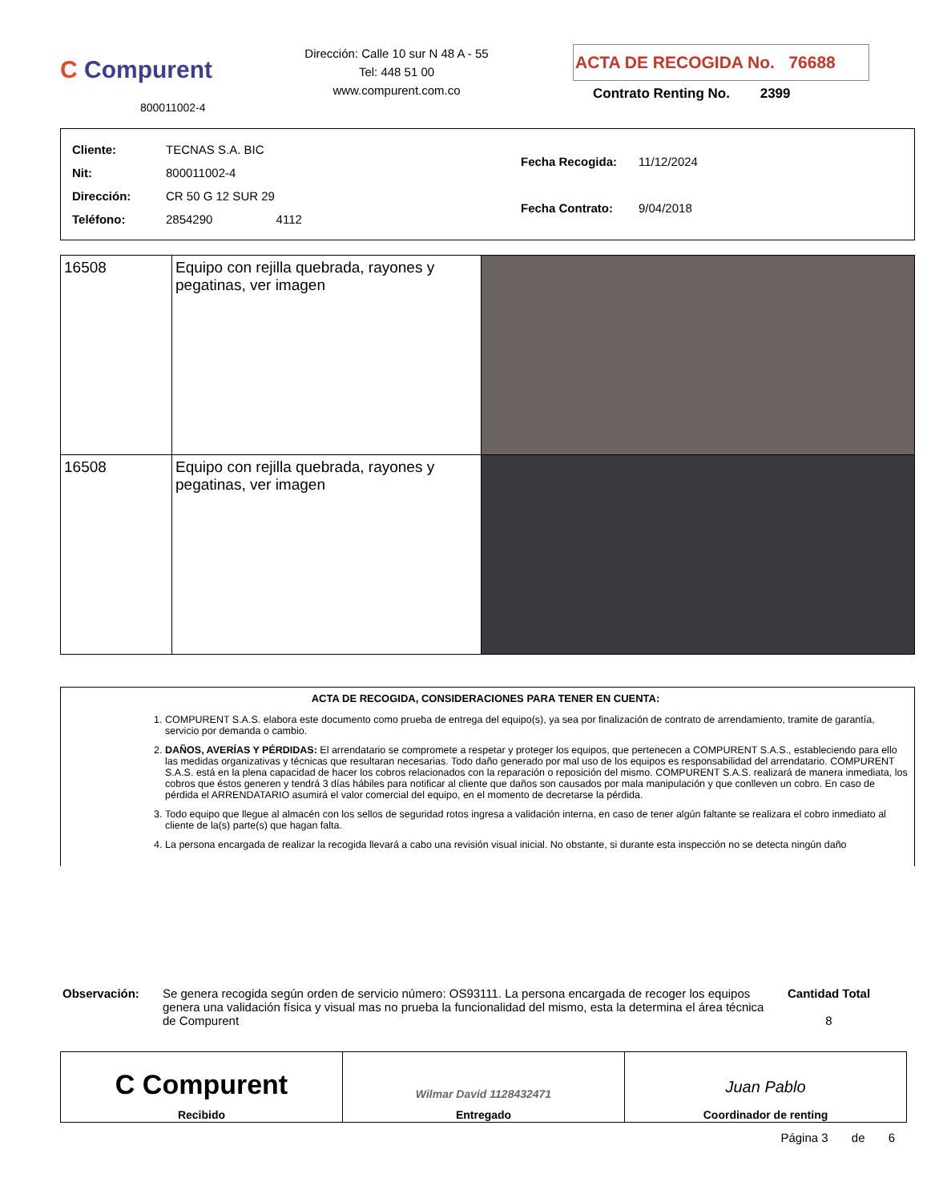C Compurent
800011002-4
Dirección: Calle 10 sur N 48 A - 55
Tel: 448 51 00
www.compurent.com.co
ACTA DE RECOGIDA No. 76688
Contrato Renting No. 2399
| Cliente: | TECNAS S.A. BIC |
| Nit: | 800011002-4 |
| Dirección: | CR 50 G 12 SUR 29 |
| Teléfono: | 2854290 4112 |
| Fecha Recogida: | 11/12/2024 |
| Fecha Contrato: | 9/04/2018 |
| 16508 | Equipo con rejilla quebrada, rayones y pegatinas, ver imagen | |
| 16508 | Equipo con rejilla quebrada, rayones y pegatinas, ver imagen | |
ACTA DE RECOGIDA, CONSIDERACIONES PARA TENER EN CUENTA:
1. COMPURENT S.A.S. elabora este documento como prueba de entrega del equipo(s), ya sea por finalización de contrato de arrendamiento, tramite de garantía, servicio por demanda o cambio.
2. DAÑOS, AVERÍAS Y PÉRDIDAS: El arrendatario se compromete a respetar y proteger los equipos, que pertenecen a COMPURENT S.A.S., estableciendo para ello las medidas organizativas y técnicas que resultaran necesarias. Todo daño generado por mal uso de los equipos es responsabilidad del arrendatario. COMPURENT S.A.S. está en la plena capacidad de hacer los cobros relacionados con la reparación o reposición del mismo. COMPURENT S.A.S. realizará de manera inmediata, los cobros que éstos generen y tendrá 3 días hábiles para notificar al cliente que daños son causados por mala manipulación y que conlleven un cobro. En caso de pérdida el ARRENDATARIO asumirá el valor comercial del equipo, en el momento de decretarse la pérdida.
3. Todo equipo que llegue al almacén con los sellos de seguridad rotos ingresa a validación interna, en caso de tener algún faltante se realizara el cobro inmediato al cliente de la(s) parte(s) que hagan falta.
4. La persona encargada de realizar la recogida llevará a cabo una revisión visual inicial. No obstante, si durante esta inspección no se detecta ningún daño
Observación: Se genera recogida según orden de servicio número: OS93111. La persona encargada de recoger los equipos genera una validación física y visual mas no prueba la funcionalidad del mismo, esta la determina el área técnica de Compurent
Cantidad Total
8
| C Compurent Recibido | Wilmar David 1128432471 Entregado | Juan Pablo Coordinador de renting |
Página 3 de 6